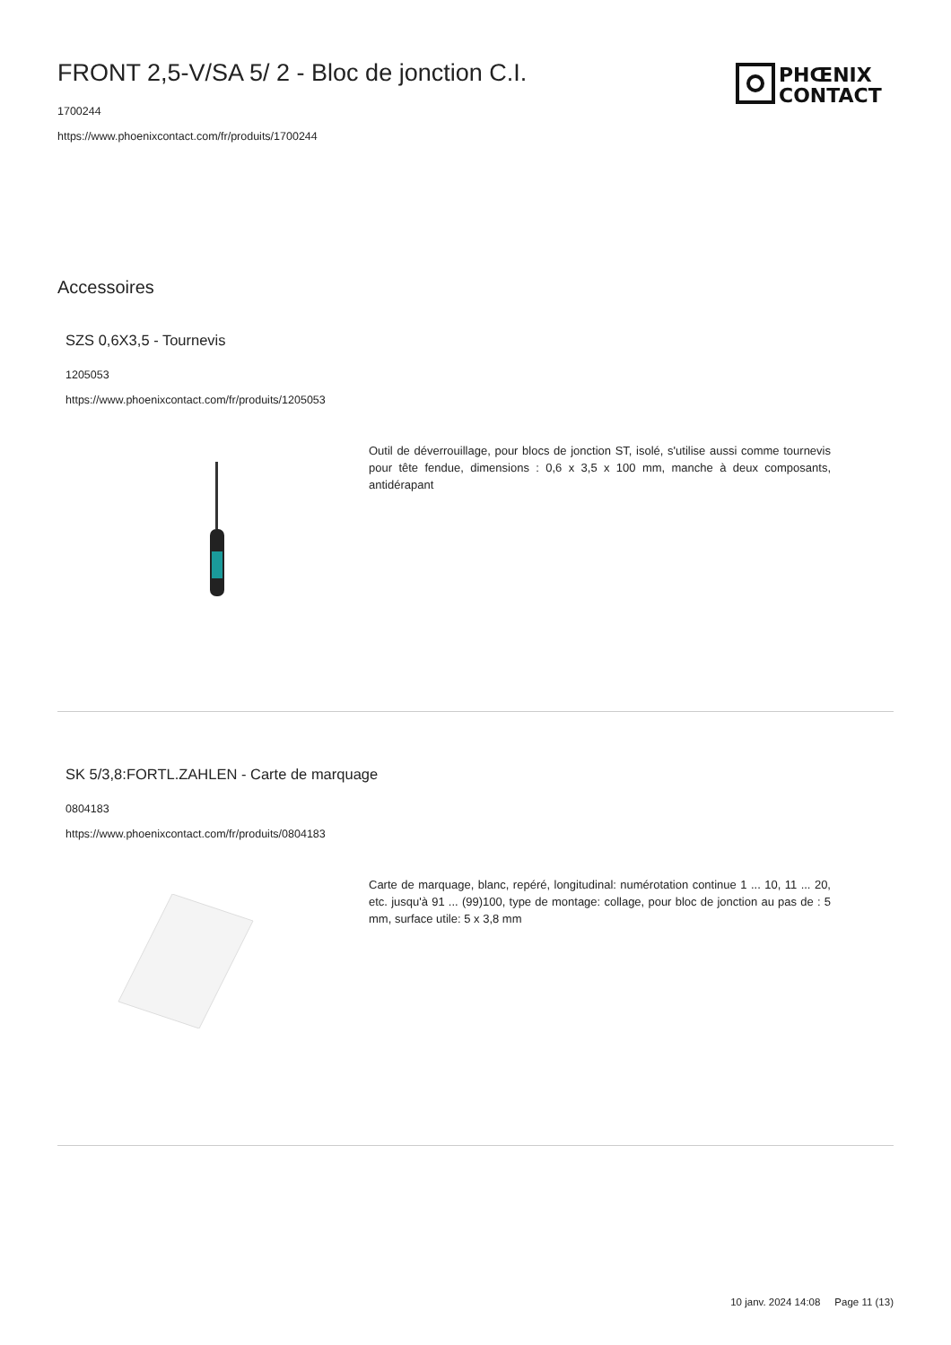PHŒNIX
CONTACT
FRONT 2,5-V/SA 5/ 2 - Bloc de jonction C.I.
1700244
https://www.phoenixcontact.com/fr/produits/1700244
Accessoires
SZS 0,6X3,5 - Tournevis
1205053
https://www.phoenixcontact.com/fr/produits/1205053
Outil de déverrouillage, pour blocs de jonction ST, isolé, s'utilise aussi comme tournevis pour tête fendue, dimensions : 0,6 x 3,5 x 100 mm, manche à deux composants, antidérapant
SK 5/3,8:FORTL.ZAHLEN - Carte de marquage
0804183
https://www.phoenixcontact.com/fr/produits/0804183
Carte de marquage, blanc, repéré, longitudinal: numérotation continue 1 ... 10, 11 ... 20, etc. jusqu'à 91 ... (99)100, type de montage: collage, pour bloc de jonction au pas de : 5 mm, surface utile: 5 x 3,8 mm
10 janv. 2024 14:08 Page 11 (13)